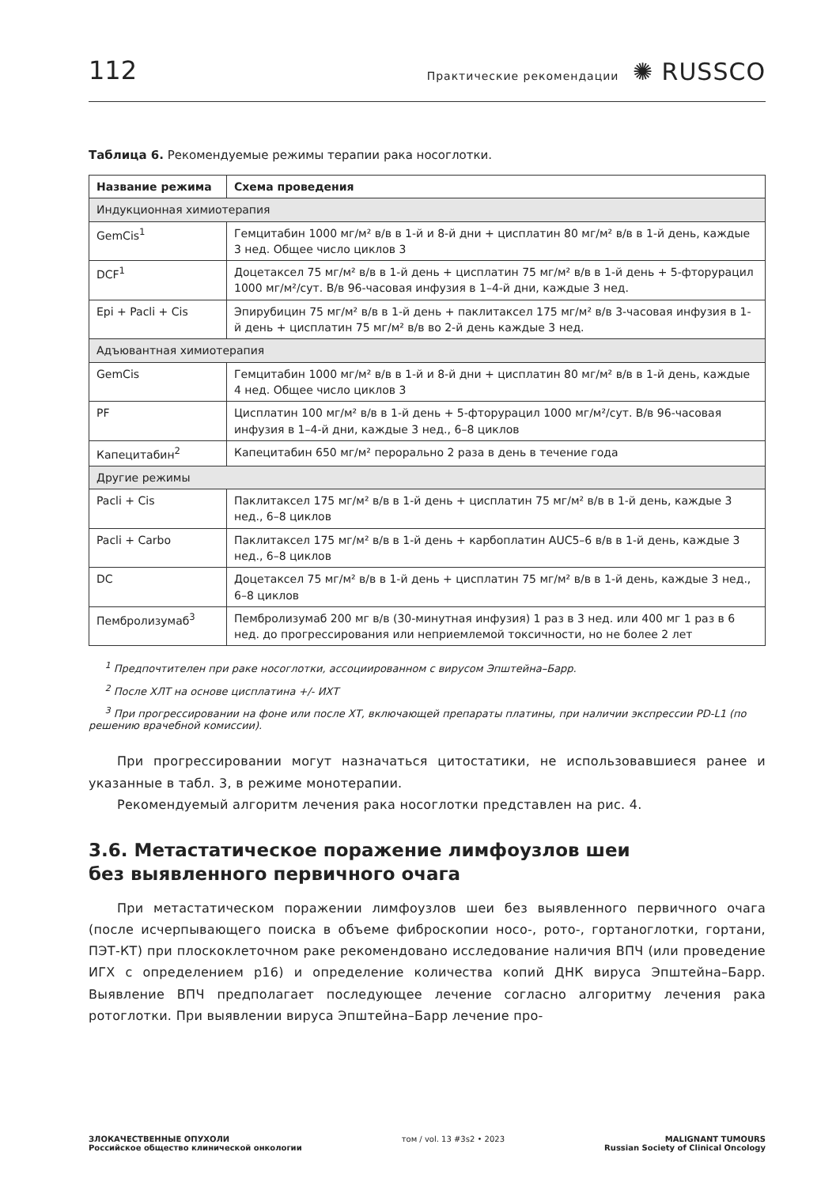112 Практические рекомендации ✺ RUSSCO
Таблица 6. Рекомендуемые режимы терапии рака носоглотки.
| Название режима | Схема проведения |
| --- | --- |
| Индукционная химиотерапия | |
| GemCis<sup>1</sup> | Гемцитабин 1000 мг/м² в/в в 1-й и 8-й дни + цисплатин 80 мг/м² в/в в 1-й день, каждые 3 нед. Общее число циклов 3 |
| DCF<sup>1</sup> | Доцетаксел 75 мг/м² в/в в 1-й день + цисплатин 75 мг/м² в/в в 1-й день + 5-фторурацил 1000 мг/м²/сут. В/в 96-часовая инфузия в 1–4-й дни, каждые 3 нед. |
| Epi + Pacli + Cis | Эпирубицин 75 мг/м² в/в в 1-й день + паклитаксел 175 мг/м² в/в 3-часовая инфузия в 1-й день + цисплатин 75 мг/м² в/в во 2-й день каждые 3 нед. |
| Адъювантная химиотерапия | |
| GemCis | Гемцитабин 1000 мг/м² в/в в 1-й и 8-й дни + цисплатин 80 мг/м² в/в в 1-й день, каждые 4 нед. Общее число циклов 3 |
| PF | Цисплатин 100 мг/м² в/в в 1-й день + 5-фторурацил 1000 мг/м²/сут. В/в 96-часовая инфузия в 1–4-й дни, каждые 3 нед., 6–8 циклов |
| Капецитабин<sup>2</sup> | Капецитабин 650 мг/м² перорально 2 раза в день в течение года |
| Другие режимы | |
| Pacli + Cis | Паклитаксел 175 мг/м² в/в в 1-й день + цисплатин 75 мг/м² в/в в 1-й день, каждые 3 нед., 6–8 циклов |
| Pacli + Carbo | Паклитаксел 175 мг/м² в/в в 1-й день + карбоплатин AUC5–6 в/в в 1-й день, каждые 3 нед., 6–8 циклов |
| DC | Доцетаксел 75 мг/м² в/в в 1-й день + цисплатин 75 мг/м² в/в в 1-й день, каждые 3 нед., 6–8 циклов |
| Пембролизумаб<sup>3</sup> | Пембролизумаб 200 мг в/в (30-минутная инфузия) 1 раз в 3 нед. или 400 мг 1 раз в 6 нед. до прогрессирования или неприемлемой токсичности, но не более 2 лет |
<sup>1</sup> Предпочтителен при раке носоглотки, ассоциированном с вирусом Эпштейна–Барр.
<sup>2</sup> После ХЛТ на основе цисплатина +/- ИХТ
<sup>3</sup> При прогрессировании на фоне или после ХТ, включающей препараты платины, при наличии экспрессии PD-L1 (по решению врачебной комиссии).
При прогрессировании могут назначаться цитостатики, не использовавшиеся ранее и указанные в табл. 3, в режиме монотерапии.
Рекомендуемый алгоритм лечения рака носоглотки представлен на рис. 4.
3.6. Метастатическое поражение лимфоузлов шеи
без выявленного первичного очага
При метастатическом поражении лимфоузлов шеи без выявленного первичного очага (после исчерпывающего поиска в объеме фиброскопии носо-, рото-, гортаноглотки, гортани, ПЭТ-КТ) при плоскоклеточном раке рекомендовано исследование наличия ВПЧ (или проведение ИГХ с определением p16) и определение количества копий ДНК вируса Эпштейна–Барр. Выявление ВПЧ предполагает последующее лечение согласно алгоритму лечения рака ротоглотки. При выявлении вируса Эпштейна–Барр лечение про-
ЗЛОКАЧЕСТВЕННЫЕ ОПУХОЛИ
Российское общество клинической онкологии
том / vol. 13 #3s2 • 2023 MALIGNANT TUMOURS
Russian Society of Clinical Oncology